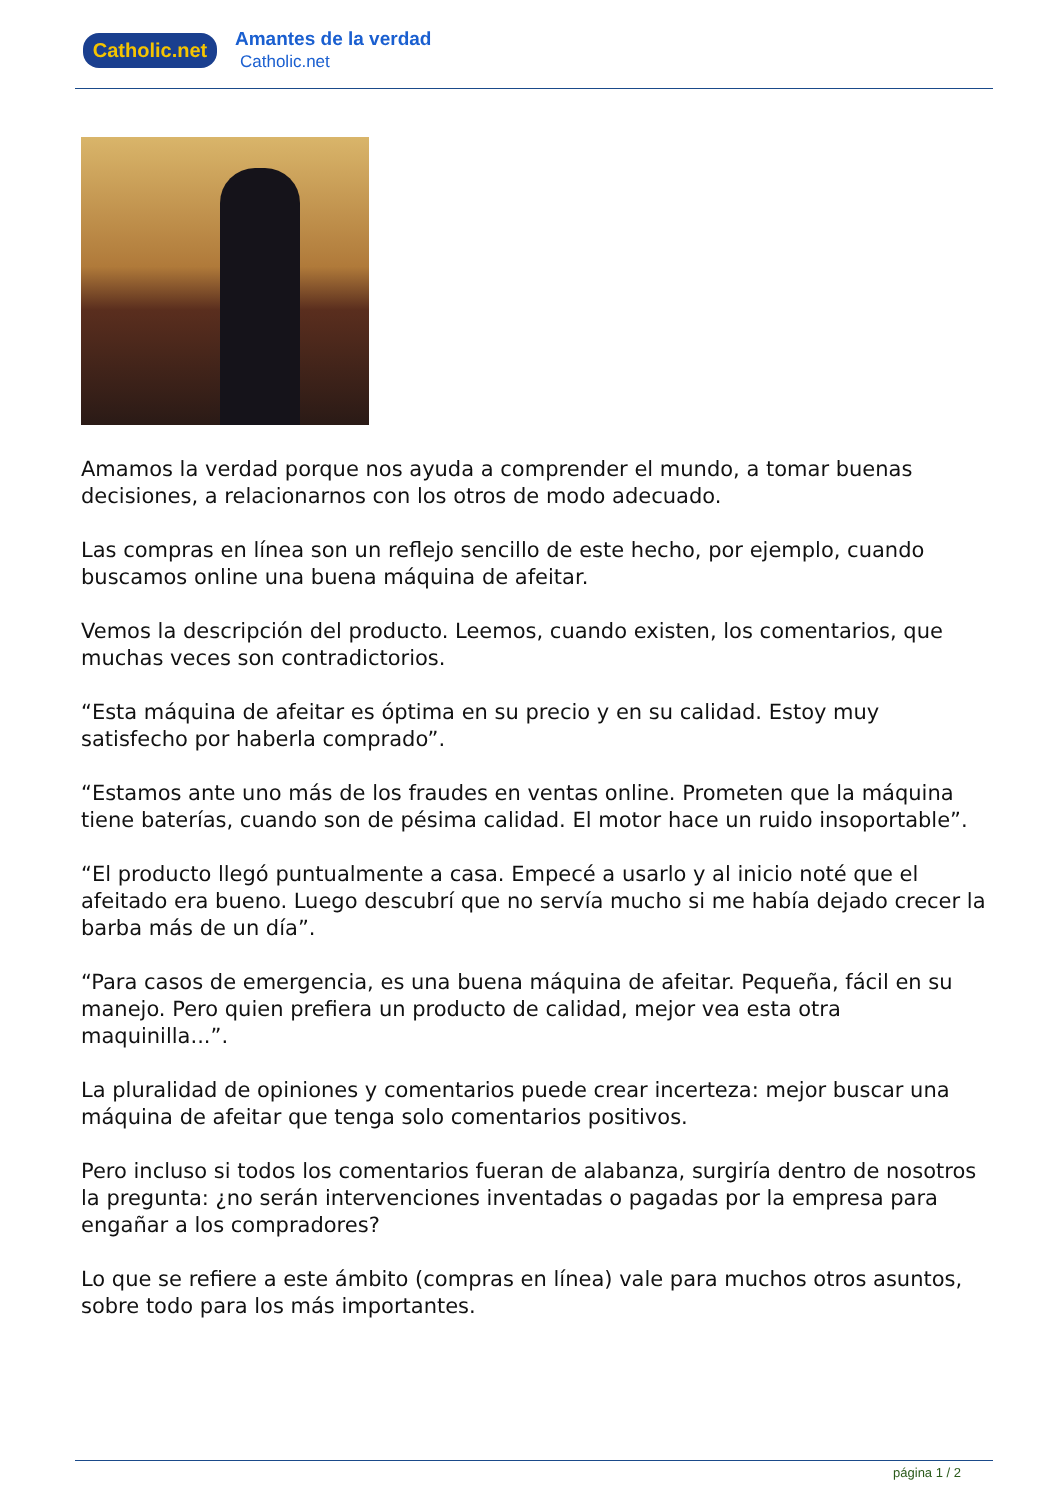Catholic.net
Amantes de la verdad
Catholic.net
Amamos la verdad porque nos ayuda a comprender el mundo, a tomar buenas decisiones, a relacionarnos con los otros de modo adecuado.
Las compras en línea son un reflejo sencillo de este hecho, por ejemplo, cuando buscamos online una buena máquina de afeitar.
Vemos la descripción del producto. Leemos, cuando existen, los comentarios, que muchas veces son contradictorios.
“Esta máquina de afeitar es óptima en su precio y en su calidad. Estoy muy satisfecho por haberla comprado”.
“Estamos ante uno más de los fraudes en ventas online. Prometen que la máquina tiene baterías, cuando son de pésima calidad. El motor hace un ruido insoportable”.
“El producto llegó puntualmente a casa. Empecé a usarlo y al inicio noté que el afeitado era bueno. Luego descubrí que no servía mucho si me había dejado crecer la barba más de un día”.
“Para casos de emergencia, es una buena máquina de afeitar. Pequeña, fácil en su manejo. Pero quien prefiera un producto de calidad, mejor vea esta otra maquinilla...”.
La pluralidad de opiniones y comentarios puede crear incerteza: mejor buscar una máquina de afeitar que tenga solo comentarios positivos.
Pero incluso si todos los comentarios fueran de alabanza, surgiría dentro de nosotros la pregunta: ¿no serán intervenciones inventadas o pagadas por la empresa para engañar a los compradores?
Lo que se refiere a este ámbito (compras en línea) vale para muchos otros asuntos, sobre todo para los más importantes.
página 1 / 2